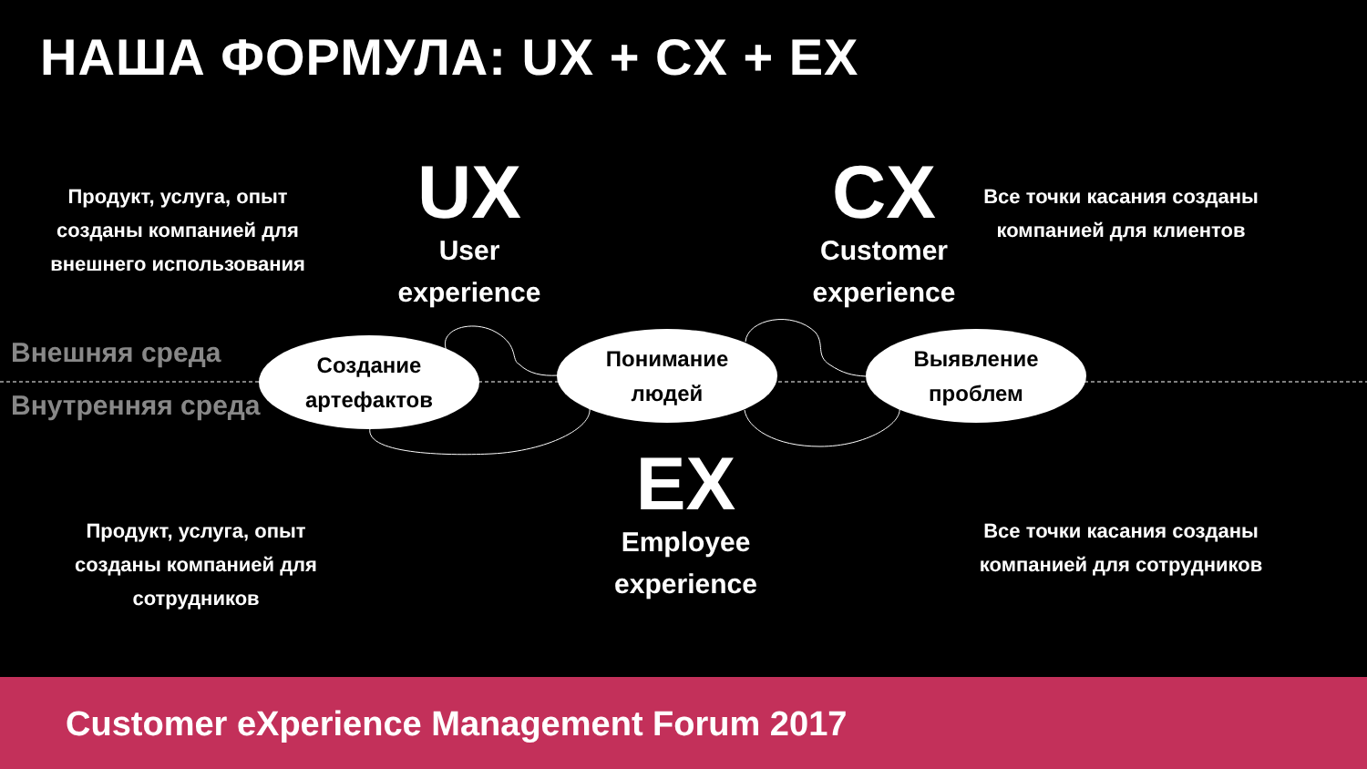НАША ФОРМУЛА: UX + CX + EX
Продукт, услуга, опыт созданы компанией для внешнего использования
UX
User experience
CX
Customer experience
Все точки касания созданы компанией для клиентов
Внешняя среда
Внутренняя среда
Создание
артефактов
Понимание
людей
Выявление
проблем
EX
Employee experience
Продукт, услуга, опыт созданы компанией для сотрудников
Все точки касания созданы компанией для сотрудников
Customer eXperience Management Forum 2017